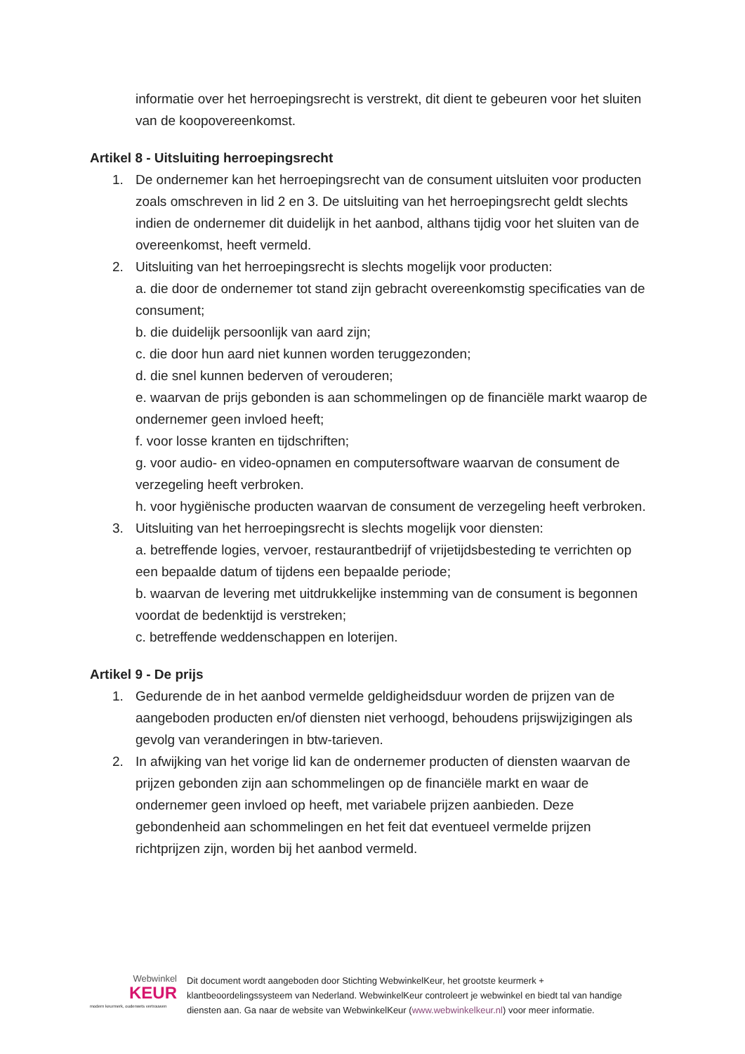informatie over het herroepingsrecht is verstrekt, dit dient te gebeuren voor het sluiten van de koopovereenkomst.
Artikel 8 - Uitsluiting herroepingsrecht
1. De ondernemer kan het herroepingsrecht van de consument uitsluiten voor producten zoals omschreven in lid 2 en 3. De uitsluiting van het herroepingsrecht geldt slechts indien de ondernemer dit duidelijk in het aanbod, althans tijdig voor het sluiten van de overeenkomst, heeft vermeld.
2. Uitsluiting van het herroepingsrecht is slechts mogelijk voor producten:
a. die door de ondernemer tot stand zijn gebracht overeenkomstig specificaties van de consument;
b. die duidelijk persoonlijk van aard zijn;
c. die door hun aard niet kunnen worden teruggezonden;
d. die snel kunnen bederven of verouderen;
e. waarvan de prijs gebonden is aan schommelingen op de financiële markt waarop de ondernemer geen invloed heeft;
f. voor losse kranten en tijdschriften;
g. voor audio- en video-opnamen en computersoftware waarvan de consument de verzegeling heeft verbroken.
h. voor hygiënische producten waarvan de consument de verzegeling heeft verbroken.
3. Uitsluiting van het herroepingsrecht is slechts mogelijk voor diensten:
a. betreffende logies, vervoer, restaurantbedrijf of vrijetijdsbesteding te verrichten op een bepaalde datum of tijdens een bepaalde periode;
b. waarvan de levering met uitdrukkelijke instemming van de consument is begonnen voordat de bedenktijd is verstreken;
c. betreffende weddenschappen en loterijen.
Artikel 9 - De prijs
1. Gedurende de in het aanbod vermelde geldigheidsduur worden de prijzen van de aangeboden producten en/of diensten niet verhoogd, behoudens prijswijzigingen als gevolg van veranderingen in btw-tarieven.
2. In afwijking van het vorige lid kan de ondernemer producten of diensten waarvan de prijzen gebonden zijn aan schommelingen op de financiële markt en waar de ondernemer geen invloed op heeft, met variabele prijzen aanbieden. Deze gebondenheid aan schommelingen en het feit dat eventueel vermelde prijzen richtprijzen zijn, worden bij het aanbod vermeld.
Webwinkel
KEUR
modern keurmerk, ouderwets vertrouwen
Dit document wordt aangeboden door Stichting WebwinkelKeur, het grootste keurmerk + klantbeoordelingssysteem van Nederland. WebwinkelKeur controleert je webwinkel en biedt tal van handige diensten aan. Ga naar de website van WebwinkelKeur (www.webwinkelkeur.nl) voor meer informatie.